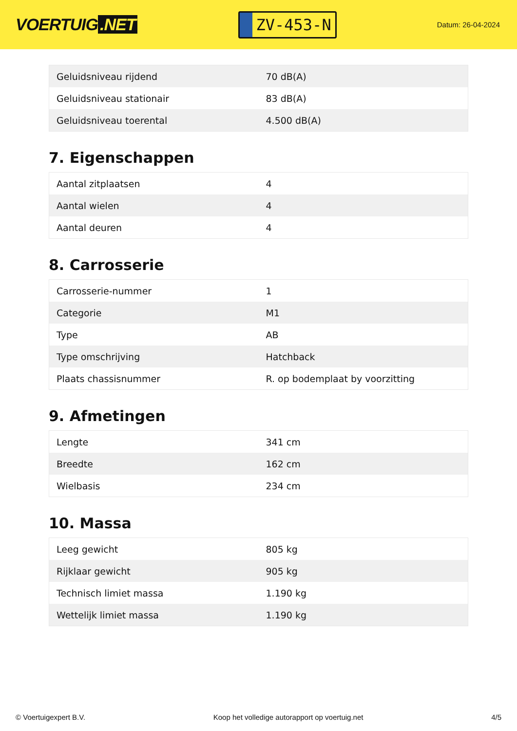VOERTUIG.NET
ZV-453-N
Datum: 26-04-2024
| Geluidsniveau rijdend | 70 dB(A) |
| Geluidsniveau stationair | 83 dB(A) |
| Geluidsniveau toerental | 4.500 dB(A) |
7. Eigenschappen
| Aantal zitplaatsen | 4 |
| Aantal wielen | 4 |
| Aantal deuren | 4 |
8. Carrosserie
| Carrosserie-nummer | 1 |
| Categorie | M1 |
| Type | AB |
| Type omschrijving | Hatchback |
| Plaats chassisnummer | R. op bodemplaat by voorzitting |
9. Afmetingen
| Lengte | 341 cm |
| Breedte | 162 cm |
| Wielbasis | 234 cm |
10. Massa
| Leeg gewicht | 805 kg |
| Rijklaar gewicht | 905 kg |
| Technisch limiet massa | 1.190 kg |
| Wettelijk limiet massa | 1.190 kg |
© Voertuigexpert B.V. Koop het volledige autorapport op voertuig.net 4/5